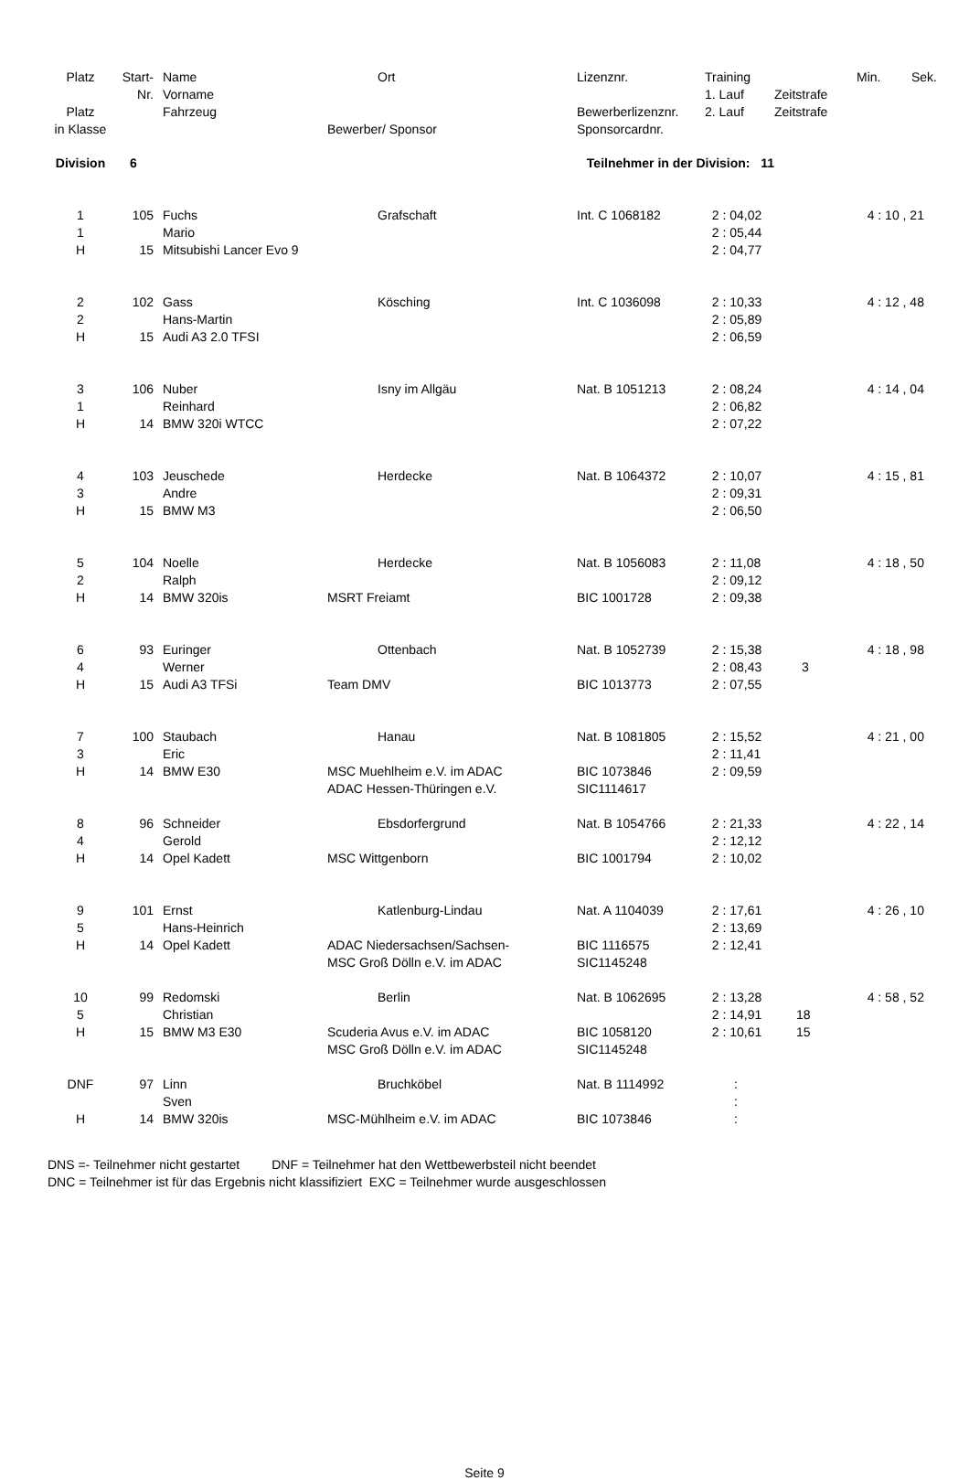| Platz | Start- | Name | Ort | Lizenznr. | Training | | Min. | Sek. |
| --- | --- | --- | --- | --- | --- | --- | --- | --- |
| | Nr. | Vorname | | | 1. Lauf | Zeitstrafe | | |
| Platz | | Fahrzeug | | Bewerberlizenznr. | 2. Lauf | Zeitstrafe | | |
| in Klasse | | | Bewerber/ Sponsor | Sponsorcardnr. | | | | |
| Division | 6 | | Teilnehmer in der Division: 11 | | | | | |
| 1 | 105 | Fuchs | Grafschaft | Int. C 1068182 | 2 : 04,02 | | 4 : 10 , 21 | |
| 1 | | Mario | | | 2 : 05,44 | | | |
| H | 15 | Mitsubishi Lancer Evo 9 | | | 2 : 04,77 | | | |
| 2 | 102 | Gass | Kösching | Int. C 1036098 | 2 : 10,33 | | 4 : 12 , 48 | |
| 2 | | Hans-Martin | | | 2 : 05,89 | | | |
| H | 15 | Audi A3 2.0 TFSI | | | 2 : 06,59 | | | |
| 3 | 106 | Nuber | Isny im Allgäu | Nat. B 1051213 | 2 : 08,24 | | 4 : 14 , 04 | |
| 1 | | Reinhard | | | 2 : 06,82 | | | |
| H | 14 | BMW 320i WTCC | | | 2 : 07,22 | | | |
| 4 | 103 | Jeuschede | Herdecke | Nat. B 1064372 | 2 : 10,07 | | 4 : 15 , 81 | |
| 3 | | Andre | | | 2 : 09,31 | | | |
| H | 15 | BMW M3 | | | 2 : 06,50 | | | |
| 5 | 104 | Noelle | Herdecke | Nat. B 1056083 | 2 : 11,08 | | 4 : 18 , 50 | |
| 2 | | Ralph | | | 2 : 09,12 | | | |
| H | 14 | BMW 320is | MSRT Freiamt | BIC 1001728 | 2 : 09,38 | | | |
| 6 | 93 | Euringer | Ottenbach | Nat. B 1052739 | 2 : 15,38 | | 4 : 18 , 98 | |
| 4 | | Werner | | | 2 : 08,43 | 3 | | |
| H | 15 | Audi A3 TFSi | Team DMV | BIC 1013773 | 2 : 07,55 | | | |
| 7 | 100 | Staubach | Hanau | Nat. B 1081805 | 2 : 15,52 | | 4 : 21 , 00 | |
| 3 | | Eric | | | 2 : 11,41 | | | |
| H | 14 | BMW E30 | MSC Muehlheim e.V. im ADAC | BIC 1073846 | 2 : 09,59 | | | |
| | | | ADAC Hessen-Thüringen e.V. | SIC1114617 | | | | |
| 8 | 96 | Schneider | Ebsdorfergrund | Nat. B 1054766 | 2 : 21,33 | | 4 : 22 , 14 | |
| 4 | | Gerold | | | 2 : 12,12 | | | |
| H | 14 | Opel Kadett | MSC Wittgenborn | BIC 1001794 | 2 : 10,02 | | | |
| 9 | 101 | Ernst | Katlenburg-Lindau | Nat. A 1104039 | 2 : 17,61 | | 4 : 26 , 10 | |
| 5 | | Hans-Heinrich | | | 2 : 13,69 | | | |
| H | 14 | Opel Kadett | ADAC Niedersachsen/Sachsen- | BIC 1116575 | 2 : 12,41 | | | |
| | | | MSC Groß Dölln e.V. im ADAC | SIC1145248 | | | | |
| 10 | 99 | Redomski | Berlin | Nat. B 1062695 | 2 : 13,28 | | 4 : 58 , 52 | |
| 5 | | Christian | | | 2 : 14,91 | 18 | | |
| H | 15 | BMW M3 E30 | Scuderia Avus e.V. im ADAC | BIC 1058120 | 2 : 10,61 | 15 | | |
| | | | MSC Groß Dölln e.V. im ADAC | SIC1145248 | | | | |
| DNF | 97 | Linn | Bruchköbel | Nat. B 1114992 | : | | | |
| | | Sven | | | : | | | |
| H | 14 | BMW 320is | MSC-Mühlheim e.V. im ADAC | BIC 1073846 | : | | | |
DNS =- Teilnehmer nicht gestartet DNF = Teilnehmer hat den Wettbewerbsteil nicht beendet
DNC = Teilnehmer ist für das Ergebnis nicht klassifiziert EXC = Teilnehmer wurde ausgeschlossen
Seite 9